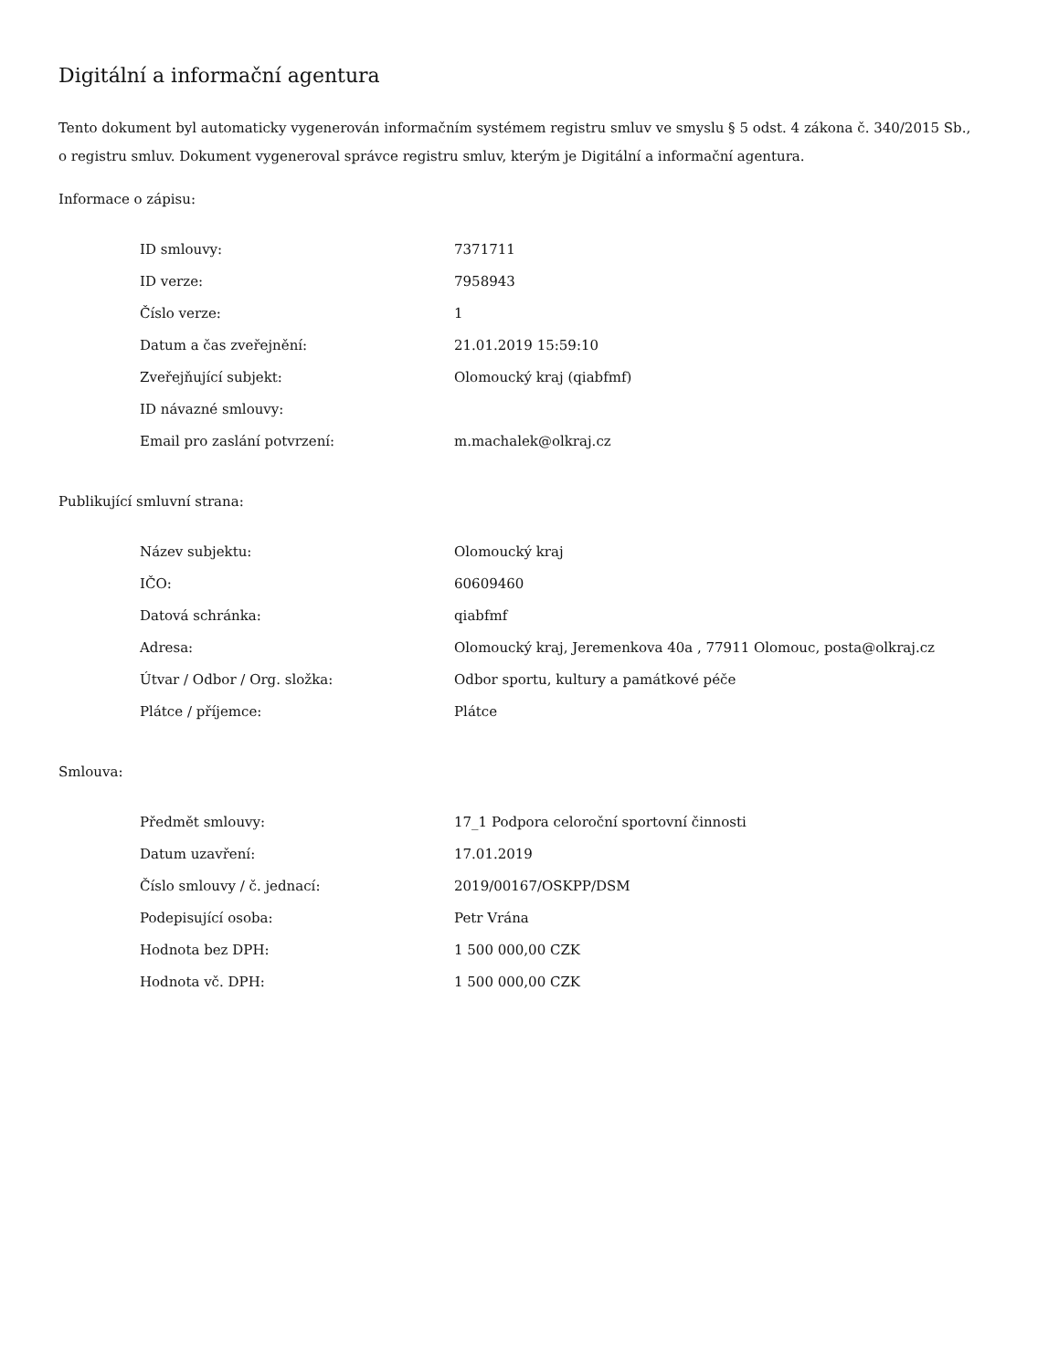Digitální a informační agentura
Tento dokument byl automaticky vygenerován informačním systémem registru smluv ve smyslu § 5 odst. 4 zákona č. 340/2015 Sb., o registru smluv. Dokument vygeneroval správce registru smluv, kterým je Digitální a informační agentura.
Informace o zápisu:
| ID smlouvy: | 7371711 |
| ID verze: | 7958943 |
| Číslo verze: | 1 |
| Datum a čas zveřejnění: | 21.01.2019 15:59:10 |
| Zveřejňující subjekt: | Olomoucký kraj (qiabfmf) |
| ID návazné smlouvy: | |
| Email pro zaslání potvrzení: | m.machalek@olkraj.cz |
Publikující smluvní strana:
| Název subjektu: | Olomoucký kraj |
| IČO: | 60609460 |
| Datová schránka: | qiabfmf |
| Adresa: | Olomoucký kraj, Jeremenkova 40a , 77911 Olomouc, posta@olkraj.cz |
| Útvar / Odbor / Org. složka: | Odbor sportu, kultury a památkové péče |
| Plátce / příjemce: | Plátce |
Smlouva:
| Předmět smlouvy: | 17_1 Podpora celoroční sportovní činnosti |
| Datum uzavření: | 17.01.2019 |
| Číslo smlouvy / č. jednací: | 2019/00167/OSKPP/DSM |
| Podepisující osoba: | Petr Vrána |
| Hodnota bez DPH: | 1 500 000,00 CZK |
| Hodnota vč. DPH: | 1 500 000,00 CZK |